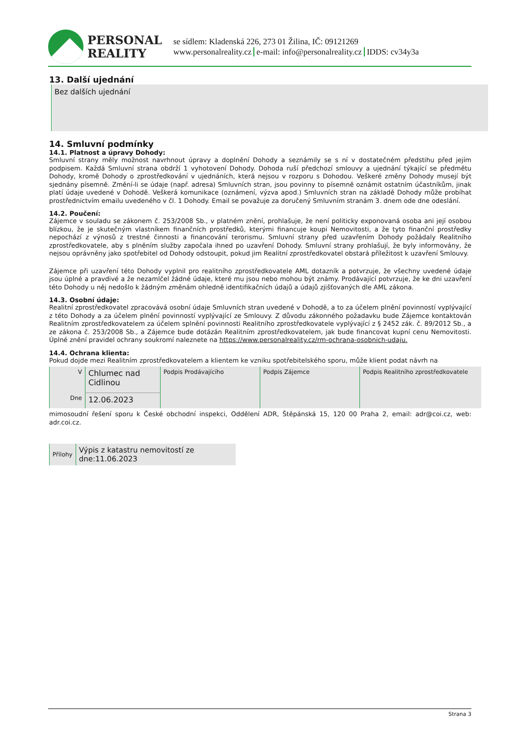PERSONAL
REALITY
se sídlem: Kladenská 226, 273 01 Žilina, IČ: 09121269
www.personalreality.cz e-mail: info@personalreality.cz IDDS: cv34y3a
13. Další ujednání
Bez dalších ujednání
14. Smluvní podmínky
14.1. Platnost a úpravy Dohody:
Smluvní strany měly možnost navrhnout úpravy a doplnění Dohody a seznámily se s ní v dostatečném předstihu před jejím podpisem. Každá Smluvní strana obdrží 1 vyhotovení Dohody. Dohoda ruší předchozí smlouvy a ujednání týkající se předmětu Dohody, kromě Dohody o zprostředkování v ujednáních, která nejsou v rozporu s Dohodou. Veškeré změny Dohody musejí být sjednány písemně. Změní-li se údaje (např. adresa) Smluvních stran, jsou povinny to písemně oznámit ostatním účastníkům, jinak platí údaje uvedené v Dohodě. Veškerá komunikace (oznámení, výzva apod.) Smluvních stran na základě Dohody může probíhat prostřednictvím emailu uvedeného v čl. 1 Dohody. Email se považuje za doručený Smluvním stranám 3. dnem ode dne odeslání.
14.2. Poučení:
Zájemce v souladu se zákonem č. 253/2008 Sb., v platném znění, prohlašuje, že není politicky exponovaná osoba ani její osobou blízkou, že je skutečným vlastníkem finančních prostředků, kterými financuje koupi Nemovitosti, a že tyto finanční prostředky nepochází z výnosů z trestné činnosti a financování terorismu. Smluvní strany před uzavřením Dohody požádaly Realitního zprostředkovatele, aby s plněním služby započala ihned po uzavření Dohody. Smluvní strany prohlašují, že byly informovány, že nejsou oprávněny jako spotřebitel od Dohody odstoupit, pokud jim Realitní zprostředkovatel obstará příležitost k uzavření Smlouvy.
Zájemce při uzavření této Dohody vyplnil pro realitního zprostředkovatele AML dotazník a potvrzuje, že všechny uvedené údaje jsou úplné a pravdivé a že nezamlčel žádné údaje, které mu jsou nebo mohou být známy. Prodávající potvrzuje, že ke dni uzavření této Dohody u něj nedošlo k žádným změnám ohledně identifikačních údajů a údajů zjišťovaných dle AML zákona.
14.3. Osobní údaje:
Realitní zprostředkovatel zpracovává osobní údaje Smluvních stran uvedené v Dohodě, a to za účelem plnění povinností vyplývající z této Dohody a za účelem plnění povinností vyplývající ze Smlouvy. Z důvodu zákonného požadavku bude Zájemce kontaktován Realitním zprostředkovatelem za účelem splnění povinnosti Realitního zprostředkovatele vyplývající z § 2452 zák. č. 89/2012 Sb., a ze zákona č. 253/2008 Sb., a Zájemce bude dotázán Realitním zprostředkovatelem, jak bude financovat kupní cenu Nemovitosti. Úplné znění pravidel ochrany soukromí naleznete na https://www.personalreality.cz/rm-ochrana-osobnich-udaju.
14.4. Ochrana klienta:
Pokud dojde mezi Realitním zprostředkovatelem a klientem ke vzniku spotřebitelského sporu, může klient podat návrh na
| V | Chlumec nad Cidlinou | Podpis Prodávajícího | Podpis Zájemce | Podpis Realitního zprostředkovatele |
| Dne | 12.06.2023 | | | |
mimosoudní řešení sporu k České obchodní inspekci, Oddělení ADR, Štěpánská 15, 120 00 Praha 2, email: adr@coi.cz, web: adr.coi.cz.
| Přílohy | Výpis z katastru nemovitostí ze dne:11.06.2023 |
Strana 3